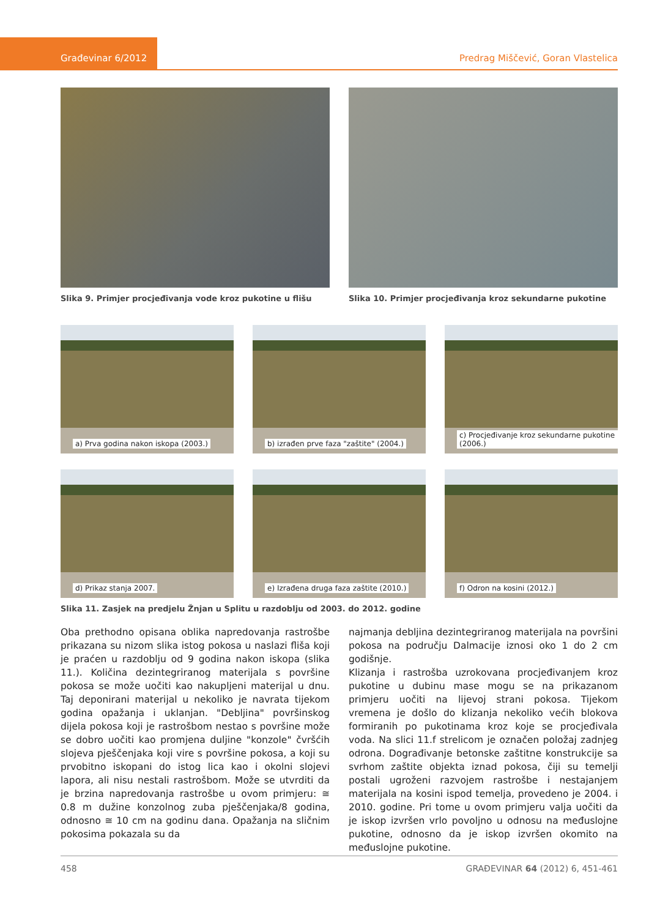Građevinar 6/2012
Predrag Miščević, Goran Vlastelica
Slika 9. Primjer procjeđivanja vode kroz pukotine u flišu
Slika 10. Primjer procjeđivanja kroz sekundarne pukotine
a) Prva godina nakon iskopa (2003.)
b) izrađen prve faza "zaštite" (2004.)
c) Procjeđivanje kroz sekundarne pukotine (2006.)
d) Prikaz stanja 2007.
e) Izrađena druga faza zaštite (2010.)
f) Odron na kosini (2012.)
Slika 11. Zasjek na predjelu Žnjan u Splitu u razdoblju od 2003. do 2012. godine
Oba prethodno opisana oblika napredovanja rastrošbe prikazana su nizom slika istog pokosa u naslazi fliša koji je praćen u razdoblju od 9 godina nakon iskopa (slika 11.). Količina dezintegriranog materijala s površine pokosa se može uočiti kao nakupljeni materijal u dnu. Taj deponirani materijal u nekoliko je navrata tijekom godina opažanja i uklanjan. "Debljina" površinskog dijela pokosa koji je rastrošbom nestao s površine može se dobro uočiti kao promjena duljine "konzole" čvršćih slojeva pješčenjaka koji vire s površine pokosa, a koji su prvobitno iskopani do istog lica kao i okolni slojevi lapora, ali nisu nestali rastrošbom. Može se utvrditi da je brzina napredovanja rastrošbe u ovom primjeru: ≅ 0.8 m dužine konzolnog zuba pješčenjaka/8 godina, odnosno ≅ 10 cm na godinu dana. Opažanja na sličnim pokosima pokazala su da
najmanja debljina dezintegriranog materijala na površini pokosa na području Dalmacije iznosi oko 1 do 2 cm godišnje.
Klizanja i rastrošba uzrokovana procjeđivanjem kroz pukotine u dubinu mase mogu se na prikazanom primjeru uočiti na lijevoj strani pokosa. Tijekom vremena je došlo do klizanja nekoliko većih blokova formiranih po pukotinama kroz koje se procjeđivala voda. Na slici 11.f strelicom je označen položaj zadnjeg odrona. Dograđivanje betonske zaštitne konstrukcije sa svrhom zaštite objekta iznad pokosa, čiji su temelji postali ugroženi razvojem rastrošbe i nestajanjem materijala na kosini ispod temelja, provedeno je 2004. i 2010. godine. Pri tome u ovom primjeru valja uočiti da je iskop izvršen vrlo povoljno u odnosu na međuslojne pukotine, odnosno da je iskop izvršen okomito na međuslojne pukotine.
458 GRAĐEVINAR 64 (2012) 6, 451-461